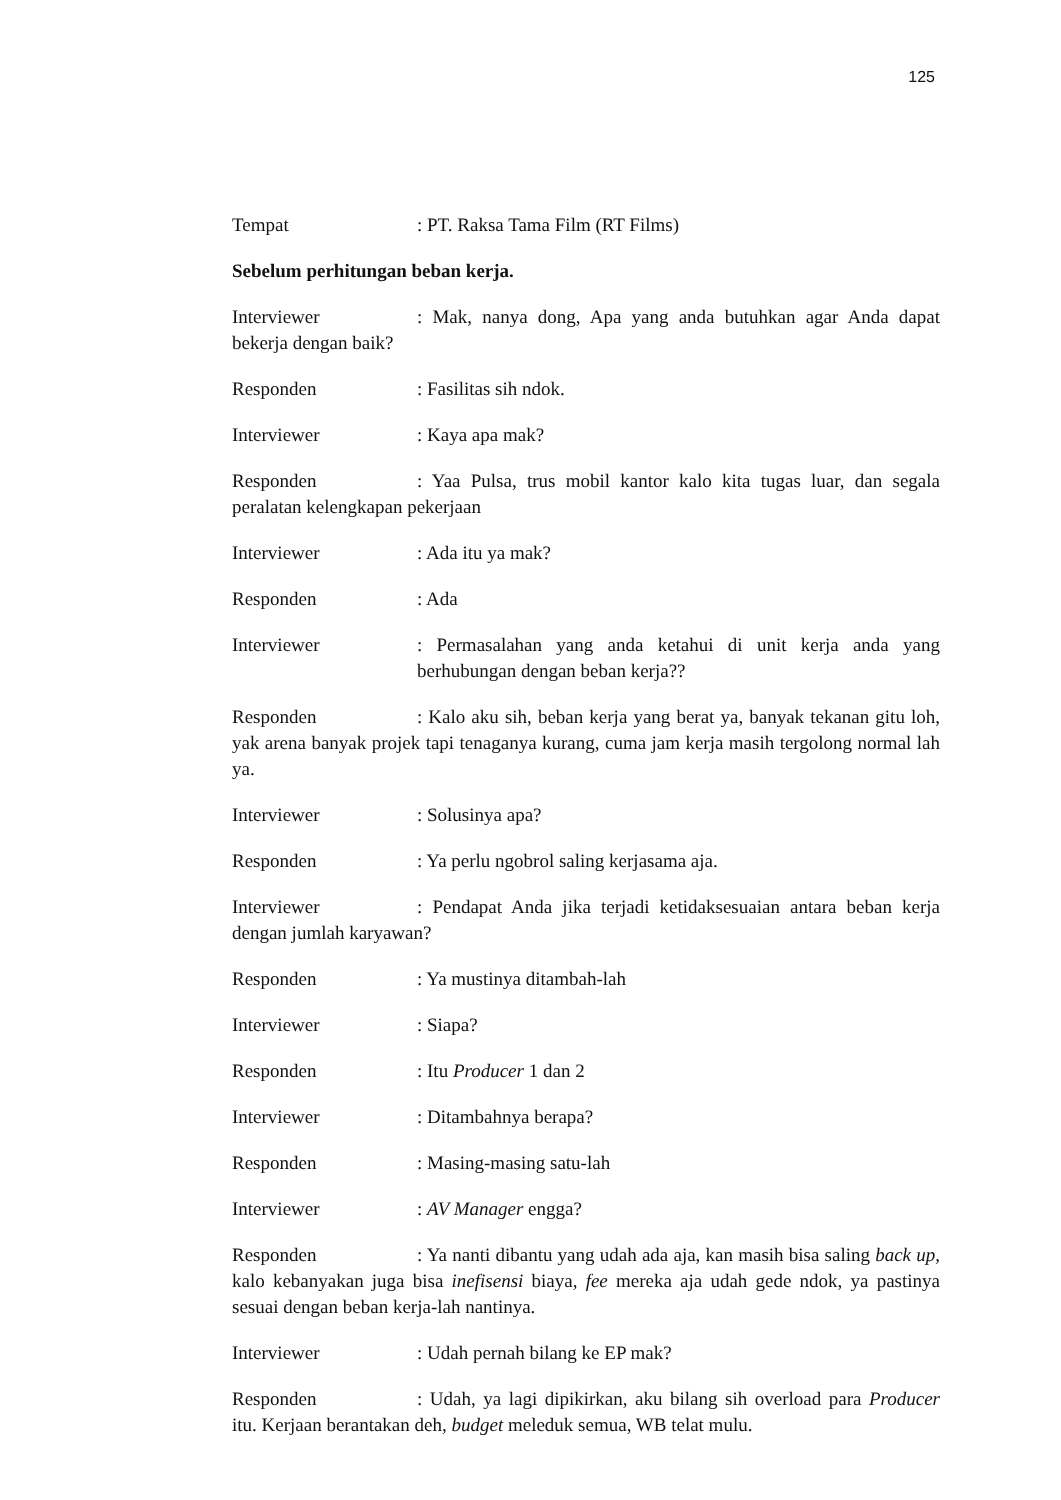125
Tempat: PT. Raksa Tama Film (RT Films)
Sebelum perhitungan beban kerja.
Interviewer: Mak, nanya dong, Apa yang anda butuhkan agar Anda dapat bekerja dengan baik?
Responden: Fasilitas sih ndok.
Interviewer: Kaya apa mak?
Responden: Yaa Pulsa, trus mobil kantor kalo kita tugas luar, dan segala peralatan kelengkapan pekerjaan
Interviewer: Ada itu ya mak?
Responden: Ada
Interviewer: Permasalahan yang anda ketahui di unit kerja anda yang berhubungan dengan beban kerja??
Responden: Kalo aku sih, beban kerja yang berat ya, banyak tekanan gitu loh, yak arena banyak projek tapi tenaganya kurang, cuma jam kerja masih tergolong normal lah ya.
Interviewer: Solusinya apa?
Responden: Ya perlu ngobrol saling kerjasama aja.
Interviewer: Pendapat Anda jika terjadi ketidaksesuaian antara beban kerja dengan jumlah karyawan?
Responden: Ya mustinya ditambah-lah
Interviewer: Siapa?
Responden: Itu Producer 1 dan 2
Interviewer: Ditambahnya berapa?
Responden: Masing-masing satu-lah
Interviewer: AV Manager engga?
Responden: Ya nanti dibantu yang udah ada aja, kan masih bisa saling back up, kalo kebanyakan juga bisa inefisensi biaya, fee mereka aja udah gede ndok, ya pastinya sesuai dengan beban kerja-lah nantinya.
Interviewer: Udah pernah bilang ke EP mak?
Responden: Udah, ya lagi dipikirkan, aku bilang sih overload para Producer itu. Kerjaan berantakan deh, budget meleduk semua, WB telat mulu.